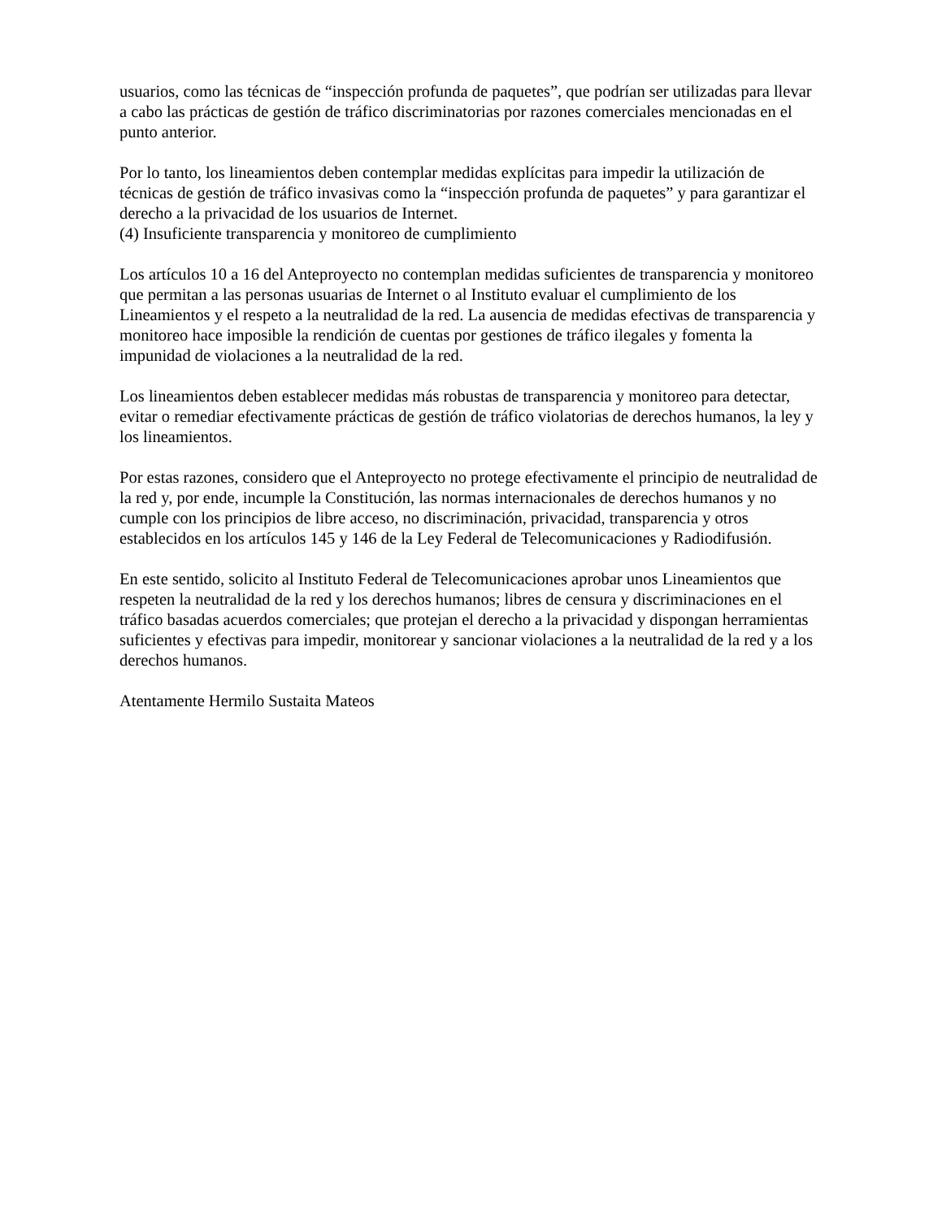usuarios, como las técnicas de “inspección profunda de paquetes”, que podrían ser utilizadas para llevar a cabo las prácticas de gestión de tráfico discriminatorias por razones comerciales mencionadas en el punto anterior.
Por lo tanto, los lineamientos deben contemplar medidas explícitas para impedir la utilización de técnicas de gestión de tráfico invasivas como la “inspección profunda de paquetes” y para garantizar el derecho a la privacidad de los usuarios de Internet.
(4) Insuficiente transparencia y monitoreo de cumplimiento
Los artículos 10 a 16 del Anteproyecto no contemplan medidas suficientes de transparencia y monitoreo que permitan a las personas usuarias de Internet o al Instituto evaluar el cumplimiento de los Lineamientos y el respeto a la neutralidad de la red. La ausencia de medidas efectivas de transparencia y monitoreo hace imposible la rendición de cuentas por gestiones de tráfico ilegales y fomenta la impunidad de violaciones a la neutralidad de la red.
Los lineamientos deben establecer medidas más robustas de transparencia y monitoreo para detectar, evitar o remediar efectivamente prácticas de gestión de tráfico violatorias de derechos humanos, la ley y los lineamientos.
Por estas razones, considero que el Anteproyecto no protege efectivamente el principio de neutralidad de la red y, por ende, incumple la Constitución, las normas internacionales de derechos humanos y no cumple con los principios de libre acceso, no discriminación, privacidad, transparencia y otros establecidos en los artículos 145 y 146 de la Ley Federal de Telecomunicaciones y Radiodifusión.
En este sentido, solicito al Instituto Federal de Telecomunicaciones aprobar unos Lineamientos que respeten la neutralidad de la red y los derechos humanos; libres de censura y discriminaciones en el tráfico basadas acuerdos comerciales; que protejan el derecho a la privacidad y dispongan herramientas suficientes y efectivas para impedir, monitorear y sancionar violaciones a la neutralidad de la red y a los derechos humanos.
Atentamente Hermilo Sustaita Mateos